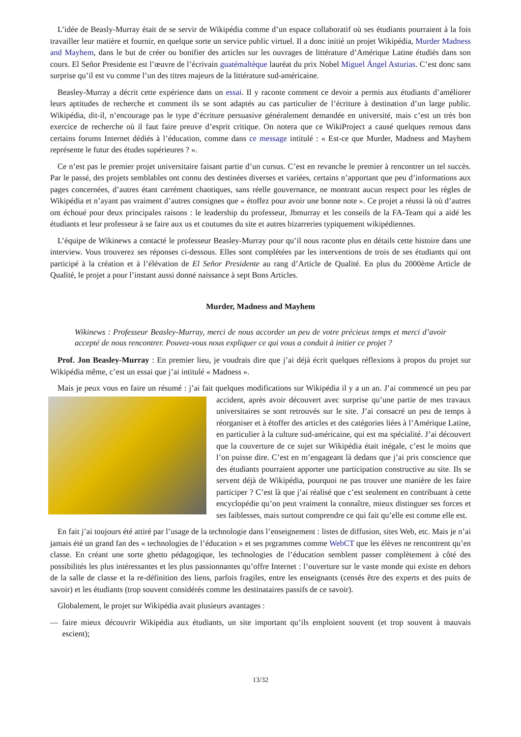L’idée de Beasly-Murray était de se servir de Wikipédia comme d’un espace collaboratif où ses étudiants pourraient à la fois travailler leur matière et fournir, en quelque sorte un service public virtuel. Il a donc initié un projet Wikipédia, Murder Madness and Mayhem, dans le but de créer ou bonifier des articles sur les ouvrages de littérature d’Amérique Latine étudiés dans son cours. El Señor Presidente est l’œuvre de l’écrivain guatémaltèque lauréat du prix Nobel Miguel Ángel Asturias. C’est donc sans surprise qu’il est vu comme l’un des titres majeurs de la littérature sud-américaine.
Beasley-Murray a décrit cette expérience dans un essai. Il y raconte comment ce devoir a permis aux étudiants d’améliorer leurs aptitudes de recherche et comment ils se sont adaptés au cas particulier de l’écriture à destination d’un large public. Wikipédia, dit-il, n’encourage pas le type d’écriture persuasive généralement demandée en université, mais c’est un très bon exercice de recherche où il faut faire preuve d’esprit critique. On notera que ce WikiProject a causé quelques remous dans certains forums Internet dédiés à l’éducation, comme dans ce message intitulé : « Est-ce que Murder, Madness and Mayhem représente le futur des études supérieures ? ».
Ce n’est pas le premier projet universitaire faisant partie d’un cursus. C’est en revanche le premier à rencontrer un tel succès. Par le passé, des projets semblables ont connu des destinées diverses et variées, certains n’apportant que peu d’informations aux pages concernées, d’autres étant carrément chaotiques, sans réelle gouvernance, ne montrant aucun respect pour les règles de Wikipédia et n’ayant pas vraiment d’autres consignes que « étoffez pour avoir une bonne note ». Ce projet a réussi là où d’autres ont échoué pour deux principales raisons : le leadership du professeur, Jbmurray et les conseils de la FA-Team qui a aidé les étudiants et leur professeur à se faire aux us et coutumes du site et autres bizarreries typiquement wikipédiennes.
L’équipe de Wikinews a contacté le professeur Beasley-Murray pour qu’il nous raconte plus en détails cette histoire dans une interview. Vous trouverez ses réponses ci-dessous. Elles sont complétées par les interventions de trois de ses étudiants qui ont participé à la création et à l’élévation de El Señor Presidente au rang d’Article de Qualité. En plus du 2000ème Article de Qualité, le projet a pour l’instant aussi donné naissance à sept Bons Articles.
Murder, Madness and Mayhem
Wikinews : Professeur Beasley-Murray, merci de nous accorder un peu de votre précieux temps et merci d’avoir accepté de nous rencontrer. Pouvez-vous nous expliquer ce qui vous a conduit à initier ce projet ?
Prof. Jon Beasley-Murray : En premier lieu, je voudrais dire que j’ai déjà écrit quelques réflexions à propos du projet sur Wikipédia même, c’est un essai que j’ai intitulé « Madness ».
Mais je peux vous en faire un résumé : j’ai fait quelques modifications sur Wikipédia il y a un an. J’ai commencé un peu par accident, après avoir découvert avec surprise qu’une partie de mes travaux universitaires se sont retrouvés sur le site. J’ai consacré un peu de temps à réorganiser et à étoffer des articles et des catégories liées à l’Amérique Latine, en particulier à la culture sud-américaine, qui est ma spécialité. J’ai découvert que la couverture de ce sujet sur Wikipédia était inégale, c’est le moins que l’on puisse dire. C’est en m’engageant là dedans que j’ai pris conscience que des étudiants pourraient apporter une participation constructive au site. Ils se servent déjà de Wikipédia, pourquoi ne pas trouver une manière de les faire participer ? C’est là que j’ai réalisé que c’est seulement en contribuant à cette encyclopédie qu’on peut vraiment la connaître, mieux distinguer ses forces et ses faiblesses, mais surtout comprendre ce qui fait qu’elle est comme elle est.
En fait j’ai toujours été attiré par l’usage de la technologie dans l’enseignement : listes de diffusion, sites Web, etc. Mais je n’ai jamais été un grand fan des « technologies de l’éducation » et ses prgrammes comme WebCT que les élèves ne rencontrent qu’en classe. En créant une sorte ghetto pédagogique, les technologies de l’éducation semblent passer complètement à côté des possibilités les plus intéressantes et les plus passionnantes qu’offre Internet : l’ouverture sur le vaste monde qui existe en dehors de la salle de classe et la re-définition des liens, parfois fragiles, entre les enseignants (censés être des experts et des puits de savoir) et les étudiants (trop souvent considérés comme les destinataires passifs de ce savoir).
Globalement, le projet sur Wikipédia avait plusieurs avantages :
— faire mieux découvrir Wikipédia aux étudiants, un site important qu’ils emploient souvent (et trop souvent à mauvais escient);
13/32